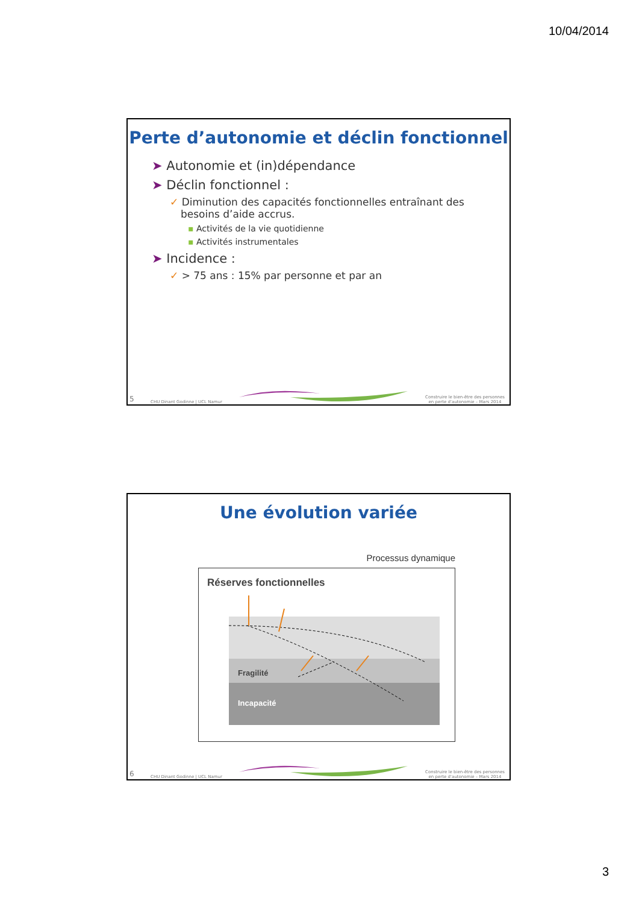10/04/2014
Perte d’autonomie et déclin fonctionnel
➤ Autonomie et (in)dépendance
➤ Déclin fonctionnel :
✓ Diminution des capacités fonctionnelles entraînant des besoins d’aide accrus.
▪ Activités de la vie quotidienne
▪ Activités instrumentales
➤ Incidence :
✓ > 75 ans : 15% par personne et par an
5 CHU Dinant Godinne | UCL Namur
Construire le bien-être des personnes
en perte d’autonomie – Mars 2014
Une évolution variée
Processus dynamique
Réserves fonctionnelles
Fragilité
Incapacité
6 CHU Dinant Godinne | UCL Namur
Construire le bien-être des personnes
en perte d’autonomie – Mars 2014
3